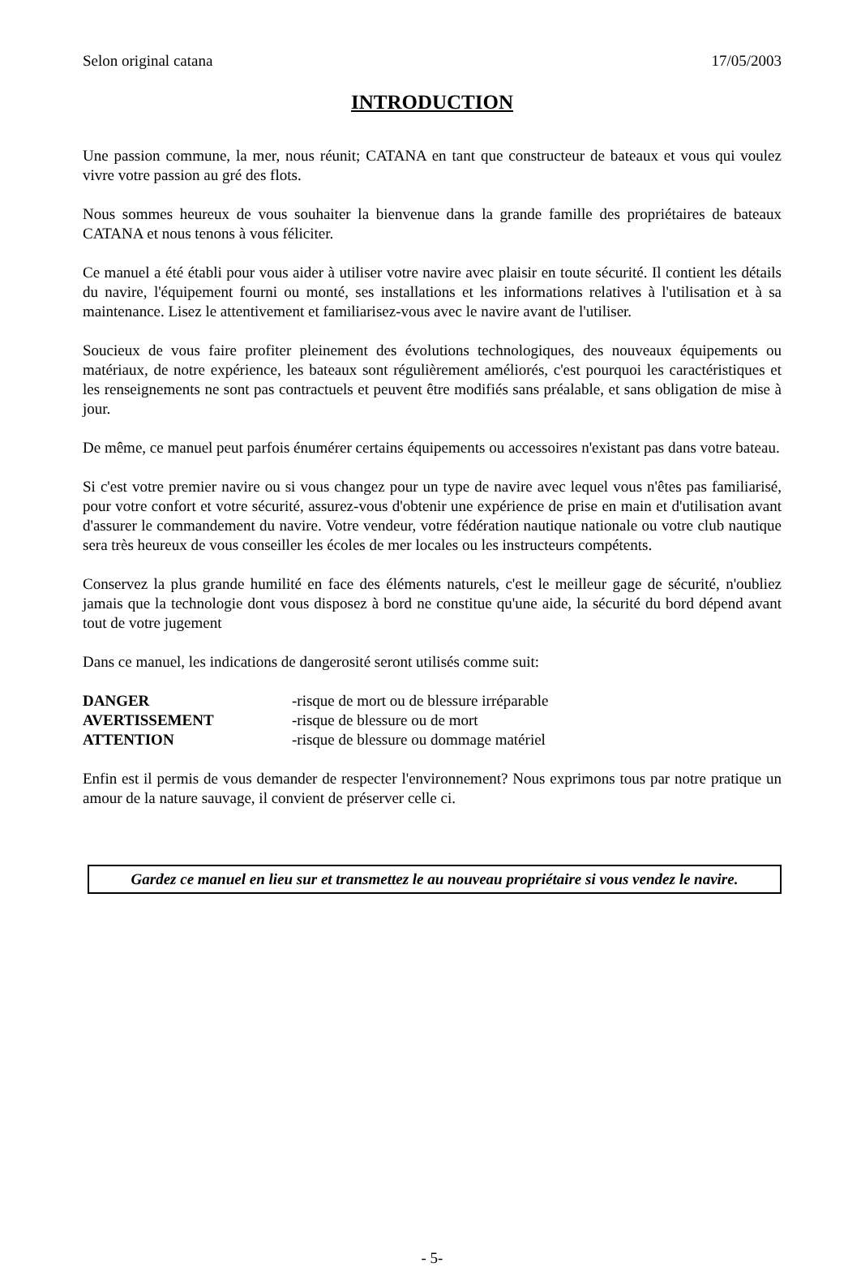Selon original catana 17/05/2003
INTRODUCTION
Une passion commune, la mer, nous réunit; CATANA en tant que constructeur de bateaux et vous qui voulez vivre votre passion au gré des flots.
Nous sommes heureux de vous souhaiter la bienvenue dans la grande famille des propriétaires de bateaux CATANA et nous tenons à vous féliciter.
Ce manuel a été établi pour vous aider à utiliser votre navire avec plaisir en toute sécurité. Il contient les détails du navire, l'équipement fourni ou monté, ses installations et les informations relatives à l'utilisation et à sa maintenance. Lisez le attentivement et familiarisez-vous avec le navire avant de l'utiliser.
Soucieux de vous faire profiter pleinement des évolutions technologiques, des nouveaux équipements ou matériaux, de notre expérience, les bateaux sont régulièrement améliorés, c'est pourquoi les caractéristiques et les renseignements ne sont pas contractuels et peuvent être modifiés sans préalable, et sans obligation de mise à jour.
De même, ce manuel peut parfois énumérer certains équipements ou accessoires n'existant pas dans votre bateau.
Si c'est votre premier navire ou si vous changez pour un type de navire avec lequel vous n'êtes pas familiarisé, pour votre confort et votre sécurité, assurez-vous d'obtenir une expérience de prise en main et d'utilisation avant d'assurer le commandement du navire. Votre vendeur, votre fédération nautique nationale ou votre club nautique sera très heureux de vous conseiller les écoles de mer locales ou les instructeurs compétents.
Conservez la plus grande humilité en face des éléments naturels, c'est le meilleur gage de sécurité, n'oubliez jamais que la technologie dont vous disposez à bord ne constitue qu'une aide, la sécurité du bord dépend avant tout de votre jugement
Dans ce manuel, les indications de dangerosité seront utilisés comme suit:
| DANGER | -risque de mort ou de blessure irréparable |
| AVERTISSEMENT | -risque de blessure ou de mort |
| ATTENTION | -risque de blessure ou dommage matériel |
Enfin est il permis de vous demander de respecter l'environnement? Nous exprimons tous par notre pratique un amour de la nature sauvage, il convient de préserver celle ci.
Gardez ce manuel en lieu sur et transmettez le au nouveau propriétaire si vous vendez le navire.
- 5-